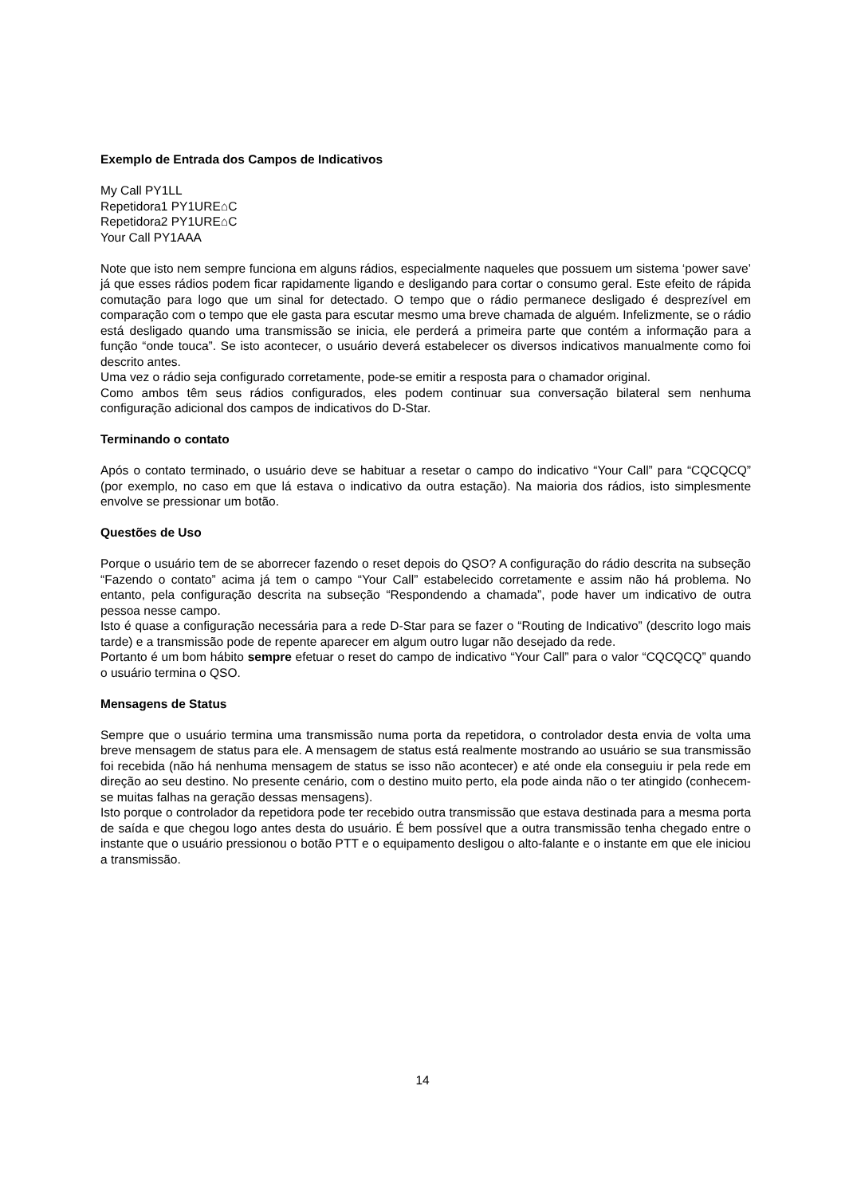Exemplo de Entrada dos Campos de Indicativos
My Call PY1LL
Repetidora1 PY1URE⌂C
Repetidora2 PY1URE⌂C
Your Call PY1AAA
Note que isto nem sempre funciona em alguns rádios, especialmente naqueles que possuem um sistema ‘power save’ já que esses rádios podem ficar rapidamente ligando e desligando para cortar o consumo geral. Este efeito de rápida comutação para logo que um sinal for detectado. O tempo que o rádio permanece desligado é desprezível em comparação com o tempo que ele gasta para escutar mesmo uma breve chamada de alguém. Infelizmente, se o rádio está desligado quando uma transmissão se inicia, ele perderá a primeira parte que contém a informação para a função “onde touca”. Se isto acontecer, o usuário deverá estabelecer os diversos indicativos manualmente como foi descrito antes.
Uma vez o rádio seja configurado corretamente, pode-se emitir a resposta para o chamador original.
Como ambos têm seus rádios configurados, eles podem continuar sua conversação bilateral sem nenhuma configuração adicional dos campos de indicativos do D-Star.
Terminando o contato
Após o contato terminado, o usuário deve se habituar a resetar o campo do indicativo “Your Call” para “CQCQCQ” (por exemplo, no caso em que lá estava o indicativo da outra estação). Na maioria dos rádios, isto simplesmente envolve se pressionar um botão.
Questões de Uso
Porque o usuário tem de se aborrecer fazendo o reset depois do QSO? A configuração do rádio descrita na subseção “Fazendo o contato” acima já tem o campo “Your Call” estabelecido corretamente e assim não há problema. No entanto, pela configuração descrita na subseção “Respondendo a chamada”, pode haver um indicativo de outra pessoa nesse campo.
Isto é quase a configuração necessária para a rede D-Star para se fazer o “Routing de Indicativo” (descrito logo mais tarde) e a transmissão pode de repente aparecer em algum outro lugar não desejado da rede.
Portanto é um bom hábito sempre efetuar o reset do campo de indicativo “Your Call” para o valor “CQCQCQ” quando o usuário termina o QSO.
Mensagens de Status
Sempre que o usuário termina uma transmissão numa porta da repetidora, o controlador desta envia de volta uma breve mensagem de status para ele. A mensagem de status está realmente mostrando ao usuário se sua transmissão foi recebida (não há nenhuma mensagem de status se isso não acontecer) e até onde ela conseguiu ir pela rede em direção ao seu destino. No presente cenário, com o destino muito perto, ela pode ainda não o ter atingido (conhecem-se muitas falhas na geração dessas mensagens).
Isto porque o controlador da repetidora pode ter recebido outra transmissão que estava destinada para a mesma porta de saída e que chegou logo antes desta do usuário. É bem possível que a outra transmissão tenha chegado entre o instante que o usuário pressionou o botão PTT e o equipamento desligou o alto-falante e o instante em que ele iniciou a transmissão.
14